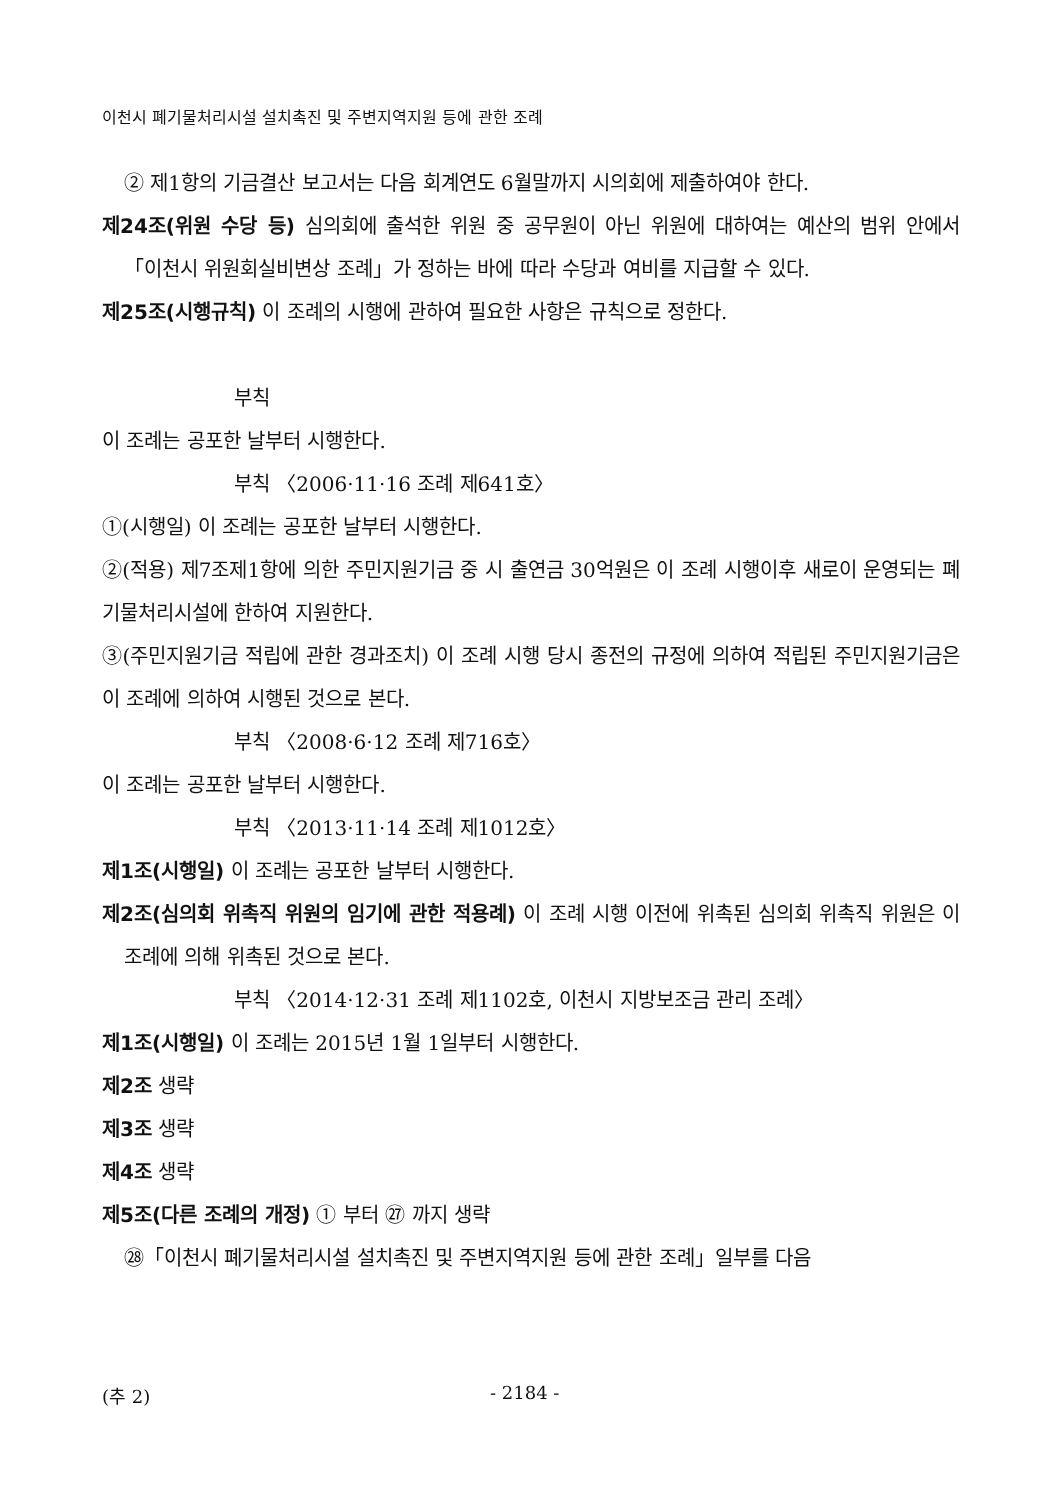이천시 폐기물처리시설 설치촉진 및 주변지역지원 등에 관한 조례
② 제1항의 기금결산 보고서는 다음 회계연도 6월말까지 시의회에 제출하여야 한다.
제24조(위원 수당 등) 심의회에 출석한 위원 중 공무원이 아닌 위원에 대하여는 예산의 범위 안에서 「이천시 위원회실비변상 조례」가 정하는 바에 따라 수당과 여비를 지급할 수 있다.
제25조(시행규칙) 이 조례의 시행에 관하여 필요한 사항은 규칙으로 정한다.
부칙
이 조례는 공포한 날부터 시행한다.
부칙 〈2006·11·16 조례 제641호〉
①(시행일) 이 조례는 공포한 날부터 시행한다.
②(적용) 제7조제1항에 의한 주민지원기금 중 시 출연금 30억원은 이 조례 시행이후 새로이 운영되는 폐기물처리시설에 한하여 지원한다.
③(주민지원기금 적립에 관한 경과조치) 이 조례 시행 당시 종전의 규정에 의하여 적립된 주민지원기금은 이 조례에 의하여 시행된 것으로 본다.
부칙 〈2008·6·12 조례 제716호〉
이 조례는 공포한 날부터 시행한다.
부칙 〈2013·11·14 조례 제1012호〉
제1조(시행일) 이 조례는 공포한 날부터 시행한다.
제2조(심의회 위촉직 위원의 임기에 관한 적용례) 이 조례 시행 이전에 위촉된 심의회 위촉직 위원은 이 조례에 의해 위촉된 것으로 본다.
부칙 〈2014·12·31 조례 제1102호, 이천시 지방보조금 관리 조례〉
제1조(시행일) 이 조례는 2015년 1월 1일부터 시행한다.
제2조 생략
제3조 생략
제4조 생략
제5조(다른 조례의 개정) ① 부터 ㉗ 까지 생략
㉘「이천시 폐기물처리시설 설치촉진 및 주변지역지원 등에 관한 조례」일부를 다음
(추 2) - 2184 -